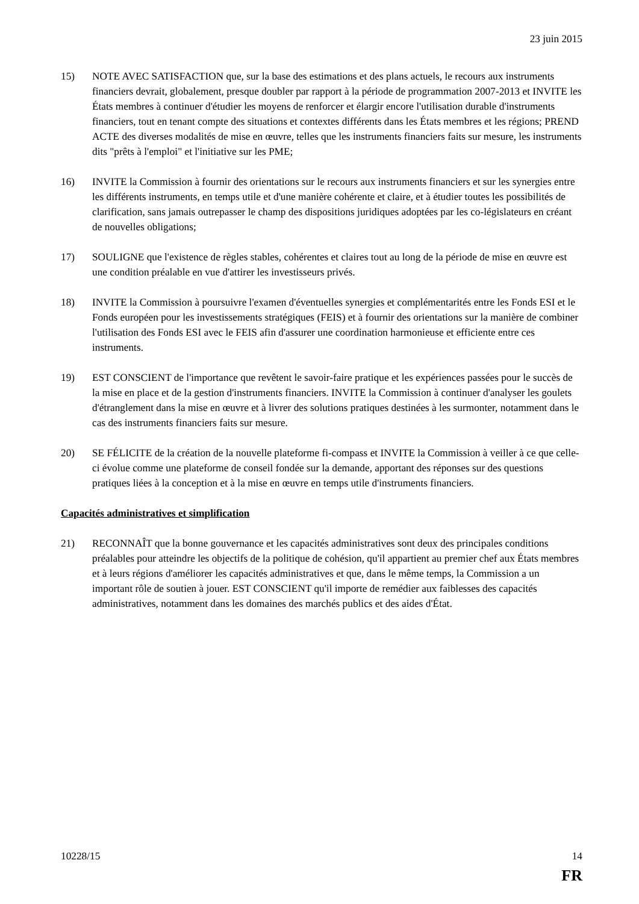23 juin 2015
15) NOTE AVEC SATISFACTION que, sur la base des estimations et des plans actuels, le recours aux instruments financiers devrait, globalement, presque doubler par rapport à la période de programmation 2007-2013 et INVITE les États membres à continuer d'étudier les moyens de renforcer et élargir encore l'utilisation durable d'instruments financiers, tout en tenant compte des situations et contextes différents dans les États membres et les régions; PREND ACTE des diverses modalités de mise en œuvre, telles que les instruments financiers faits sur mesure, les instruments dits "prêts à l'emploi" et l'initiative sur les PME;
16) INVITE la Commission à fournir des orientations sur le recours aux instruments financiers et sur les synergies entre les différents instruments, en temps utile et d'une manière cohérente et claire, et à étudier toutes les possibilités de clarification, sans jamais outrepasser le champ des dispositions juridiques adoptées par les co-législateurs en créant de nouvelles obligations;
17) SOULIGNE que l'existence de règles stables, cohérentes et claires tout au long de la période de mise en œuvre est une condition préalable en vue d'attirer les investisseurs privés.
18) INVITE la Commission à poursuivre l'examen d'éventuelles synergies et complémentarités entre les Fonds ESI et le Fonds européen pour les investissements stratégiques (FEIS) et à fournir des orientations sur la manière de combiner l'utilisation des Fonds ESI avec le FEIS afin d'assurer une coordination harmonieuse et efficiente entre ces instruments.
19) EST CONSCIENT de l'importance que revêtent le savoir-faire pratique et les expériences passées pour le succès de la mise en place et de la gestion d'instruments financiers. INVITE la Commission à continuer d'analyser les goulets d'étranglement dans la mise en œuvre et à livrer des solutions pratiques destinées à les surmonter, notamment dans le cas des instruments financiers faits sur mesure.
20) SE FÉLICITE de la création de la nouvelle plateforme fi-compass et INVITE la Commission à veiller à ce que celle-ci évolue comme une plateforme de conseil fondée sur la demande, apportant des réponses sur des questions pratiques liées à la conception et à la mise en œuvre en temps utile d'instruments financiers.
Capacités administratives et simplification
21) RECONNAÎT que la bonne gouvernance et les capacités administratives sont deux des principales conditions préalables pour atteindre les objectifs de la politique de cohésion, qu'il appartient au premier chef aux États membres et à leurs régions d'améliorer les capacités administratives et que, dans le même temps, la Commission a un important rôle de soutien à jouer. EST CONSCIENT qu'il importe de remédier aux faiblesses des capacités administratives, notamment dans les domaines des marchés publics et des aides d'État.
10228/15 14
FR